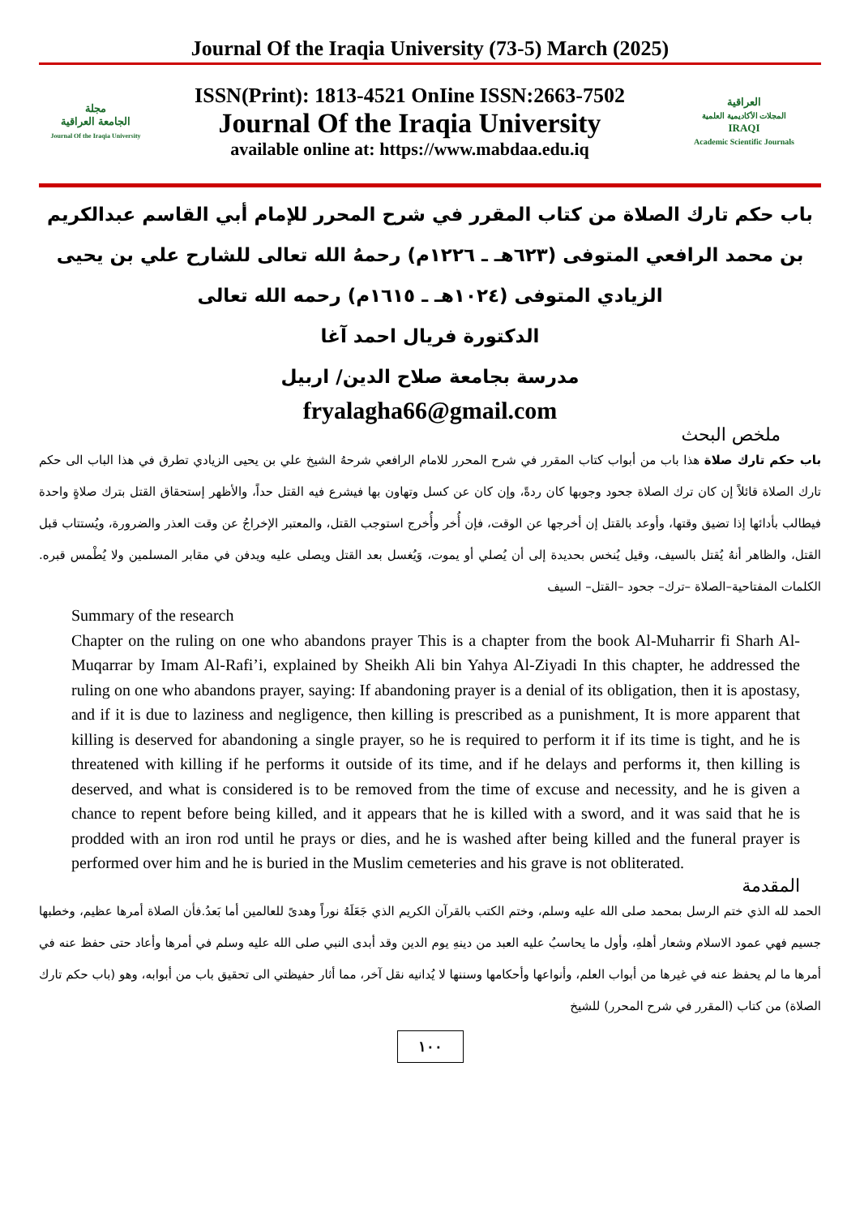Journal Of the Iraqia University (73-5) March (2025)
مجلة
الجامعة العراقية
Journal Of the Iraqia University
ISSN(Print): 1813-4521 OnIine ISSN:2663-7502
Journal Of the Iraqia University
available online at: https://www.mabdaa.edu.iq
العراقية
المجلات الأكاديمية العلمية
IRAQI
Academic Scientific Journals
باب حكم تارك الصلاة من كتاب المقرر في شرح المحرر للإمام أبي القاسم عبدالكريم بن محمد الرافعي المتوفى (٦٢٣هـ ـ ١٢٢٦م) رحمهُ الله تعالى للشارح علي بن يحيى الزيادي المتوفى (١٠٢٤هـ ـ ١٦١٥م) رحمه الله تعالى
الدكتورة فريال احمد آغا
مدرسة بجامعة صلاح الدين/ اربيل
fryalagha66@gmail.com
ملخص البحث
باب حكم تارك صلاة هذا باب من أبواب كتاب المقرر في شرح المحرر للامام الرافعي شرحهُ الشيخ علي بن يحيى الزيادي تطرق في هذا الباب الى حكم تارك الصلاة قائلاً إن كان ترك الصلاة جحود وجوبها كان ردةً، وإن كان عن كسل وتهاون بها فيشرع فيه القتل حداً، والأظهر إستحقاق القتل بترك صلاةٍ واحدة فيطالب بأدائها إذا تضيق وقتها، وأوعد بالقتل إن أخرجها عن الوقت، فإن أُخر وأُخرج استوجب القتل، والمعتبر الإخراجُ عن وقت العذر والضرورة، ويُستتاب قبل القتل، والظاهر أنهُ يُقتل بالسيف، وقيل يُنخس بحديدة إلى أن يُصلي أو يموت، وَيُغسل بعد القتل ويصلى عليه ويدفن في مقابر المسلمين ولا يُطْمس قبره. الكلمات المفتاحية–الصلاة –ترك– جحود –القتل– السيف
Summary of the research
Chapter on the ruling on one who abandons prayer This is a chapter from the book Al-Muharrir fi Sharh Al-Muqarrar by Imam Al-Rafi’i, explained by Sheikh Ali bin Yahya Al-Ziyadi In this chapter, he addressed the ruling on one who abandons prayer, saying: If abandoning prayer is a denial of its obligation, then it is apostasy, and if it is due to laziness and negligence, then killing is prescribed as a punishment, It is more apparent that killing is deserved for abandoning a single prayer, so he is required to perform it if its time is tight, and he is threatened with killing if he performs it outside of its time, and if he delays and performs it, then killing is deserved, and what is considered is to be removed from the time of excuse and necessity, and he is given a chance to repent before being killed, and it appears that he is killed with a sword, and it was said that he is prodded with an iron rod until he prays or dies, and he is washed after being killed and the funeral prayer is performed over him and he is buried in the Muslim cemeteries and his grave is not obliterated.
المقدمة
الحمد لله الذي ختم الرسل بمحمد صلى الله عليه وسلم، وختم الكتب بالقرآن الكريم الذي جَعَلَهُ نوراً وهدىً للعالمين أما بَعدُ.فأن الصلاة أمرها عظيم، وخطبها جسيم فهي عمود الاسلام وشعار أهلهِ، وأول ما يحاسبُ عليه العبد من دينهِ يوم الدين وقد أبدى النبي صلى الله عليه وسلم في أمرها وأعاد حتى حفظ عنه في أمرها ما لم يحفظ عنه في غيرها من أبواب العلم، وأنواعها وأحكامها وسننها لا يُدانيه نقل آخر، مما أثار حفيظتي الى تحقيق باب من أبوابه، وهو (باب حكم تارك الصلاة) من كتاب (المقرر في شرح المحرر) للشيخ
١٠٠